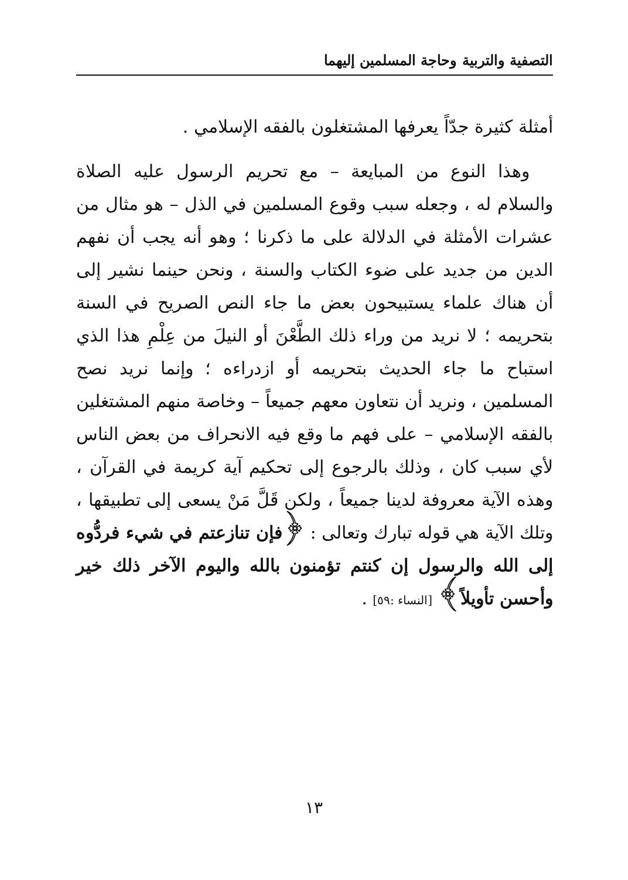التصفية والتربية وحاجة المسلمين إليهما
أمثلة كثيرة جدّاً يعرفها المشتغلون بالفقه الإسلامي .
وهذا النوع من المبايعة – مع تحريم الرسول عليه الصلاة والسلام له ، وجعله سبب وقوع المسلمين في الذل – هو مثال من عشرات الأمثلة في الدلالة على ما ذكرنا ؛ وهو أنه يجب أن نفهم الدين من جديد على ضوء الكتاب والسنة ، ونحن حينما نشير إلى أن هناك علماء يستبيحون بعض ما جاء النص الصريح في السنة بتحريمه ؛ لا نريد من وراء ذلك الطَّعْنَ أو النيلَ من عِلْمِ هذا الذي استباح ما جاء الحديث بتحريمه أو ازدراءه ؛ وإنما نريد نصح المسلمين ، ونريد أن نتعاون معهم جميعاً – وخاصة منهم المشتغلين بالفقه الإسلامي – على فهم ما وقع فيه الانحراف من بعض الناس لأي سبب كان ، وذلك بالرجوع إلى تحكيم آية كريمة في القرآن ، وهذه الآية معروفة لدينا جميعاً ، ولكن قَلَّ مَنْ يسعى إلى تطبيقها ، وتلك الآية هي قوله تبارك وتعالى : ﴿فإن تنازعتم في شيء فردُّوه إلى الله والرسول إن كنتم تؤمنون بالله واليوم الآخر ذلك خير وأحسن تأويلاً﴾ [النساء :٥٩] .
١٣